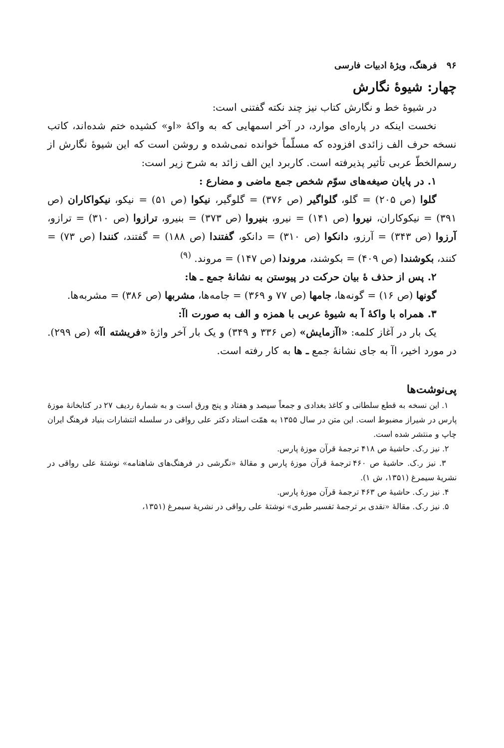۹۶ فرهنگ، ویژهٔ ادبیات فارسی
چهار: شیوهٔ نگارش
در شیوهٔ خط و نگارش کتاب نیز چند نکته گفتنی است:
نخست اینکه در پاره‌ای موارد، در آخر اسمهایی که به واکهٔ «او» کشیده ختم شده‌اند، کاتب نسخه حرف الف زائدی افزوده که مسلّماً خوانده نمی‌شده و روشن است که این شیوهٔ نگارش از رسم‌الخطّ عربی تأثیر پذیرفته است. کاربرد این الف زائد به شرح زیر است:
۱. در پایان صیغه‌های سوّم شخص جمع ماضی و مضارع :
گلوا (ص ۲۰۵) = گلو، گلواگیر (ص ۳۷۶) = گلوگیر، نیکوا (ص ۵۱) = نیکو، نیکواکاران (ص ۳۹۱) = نیکوکاران، نیروا (ص ۱۴۱) = نیرو، بنیروا (ص ۳۷۳) = بنیرو، ترازوا (ص ۳۱۰) = ترازو، آرزوا (ص ۳۴۳) = آرزو، دانکوا (ص ۳۱۰) = دانکو، گفتندا (ص ۱۸۸) = گفتند، کنندا (ص ۷۳) = کنند، بکوشندا (ص ۴۰۹) = بکوشند، مروندا (ص ۱۴۷) = مروند. <sup>(۹)</sup>
۲. پس از حذف هٔ بیان حرکت در پیوستن به نشانهٔ جمع ـ ها:
گونها (ص ۱۶) = گونه‌ها، جامها (ص ۷۷ و ۳۶۹) = جامه‌ها، مشربها (ص ۳۸۶) = مشربه‌ها.
۳. همراه با واکهٔ آ به شیوهٔ عربی با همزه و الف به صورت اآ:
یک بار در آغاز کلمه: «اآزمایش» (ص ۳۳۶ و ۳۴۹) و یک بار آخر واژهٔ «فریشته اآ» (ص ۲۹۹). در مورد اخیر، اآ به جای نشانهٔ جمع ـ ها به کار رفته است.
پی‌نوشت‌ها
۱. این نسخه به قطع سلطانی و کاغذ بغدادی و جمعاً سیصد و هفتاد و پنج ورق است و به شمارهٔ ردیف ۲۷ در کتابخانهٔ موزهٔ پارس در شیراز مضبوط است. این متن در سال ۱۳۵۵ به همّت استاد دکتر علی رواقی در سلسله انتشارات بنیاد فرهنگ ایران چاپ و منتشر شده است.
۲. نیز ر.ک. حاشیهٔ ص ۴۱۸ ترجمهٔ قرآن موزهٔ پارس.
۳. نیز ر.ک. حاشیهٔ ص ۴۶۰ ترجمهٔ قرآن موزهٔ پارس و مقالهٔ «نگرشی در فرهنگ‌های شاهنامه» نوشتهٔ علی رواقی در نشریهٔ سیمرغ (۱۳۵۱، ش ۱).
۴. نیز ر.ک. حاشیهٔ ص ۴۶۳ ترجمهٔ قرآن موزهٔ پارس.
۵. نیز ر.ک. مقالهٔ «نقدی بر ترجمهٔ تفسیر طبری» نوشتهٔ علی رواقی در نشریهٔ سیمرغ (۱۳۵۱،